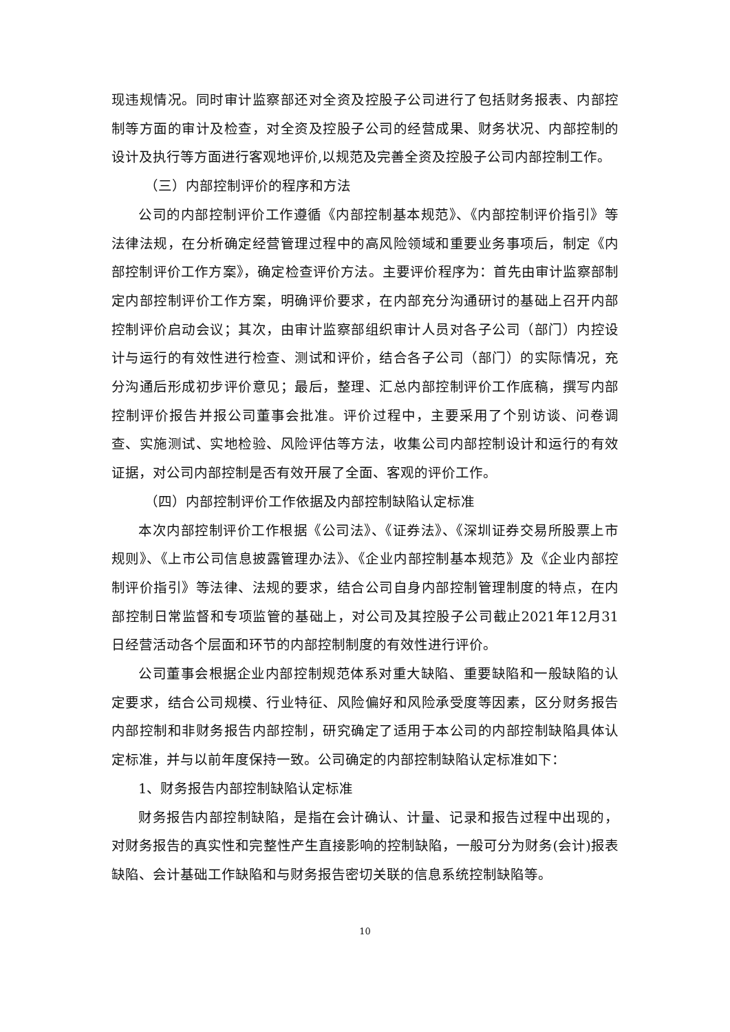现违规情况。同时审计监察部还对全资及控股子公司进行了包括财务报表、内部控制等方面的审计及检查，对全资及控股子公司的经营成果、财务状况、内部控制的设计及执行等方面进行客观地评价,以规范及完善全资及控股子公司内部控制工作。
（三）内部控制评价的程序和方法
公司的内部控制评价工作遵循《内部控制基本规范》、《内部控制评价指引》等法律法规，在分析确定经营管理过程中的高风险领域和重要业务事项后，制定《内部控制评价工作方案》，确定检查评价方法。主要评价程序为：首先由审计监察部制定内部控制评价工作方案，明确评价要求，在内部充分沟通研讨的基础上召开内部控制评价启动会议；其次，由审计监察部组织审计人员对各子公司（部门）内控设计与运行的有效性进行检查、测试和评价，结合各子公司（部门）的实际情况，充分沟通后形成初步评价意见；最后，整理、汇总内部控制评价工作底稿，撰写内部控制评价报告并报公司董事会批准。评价过程中，主要采用了个别访谈、问卷调查、实施测试、实地检验、风险评估等方法，收集公司内部控制设计和运行的有效证据，对公司内部控制是否有效开展了全面、客观的评价工作。
（四）内部控制评价工作依据及内部控制缺陷认定标准
本次内部控制评价工作根据《公司法》、《证券法》、《深圳证券交易所股票上市规则》、《上市公司信息披露管理办法》、《企业内部控制基本规范》及《企业内部控制评价指引》等法律、法规的要求，结合公司自身内部控制管理制度的特点，在内部控制日常监督和专项监管的基础上，对公司及其控股子公司截止2021年12月31日经营活动各个层面和环节的内部控制制度的有效性进行评价。
公司董事会根据企业内部控制规范体系对重大缺陷、重要缺陷和一般缺陷的认定要求，结合公司规模、行业特征、风险偏好和风险承受度等因素，区分财务报告内部控制和非财务报告内部控制，研究确定了适用于本公司的内部控制缺陷具体认定标准，并与以前年度保持一致。公司确定的内部控制缺陷认定标准如下：
1、财务报告内部控制缺陷认定标准
财务报告内部控制缺陷，是指在会计确认、计量、记录和报告过程中出现的，对财务报告的真实性和完整性产生直接影响的控制缺陷，一般可分为财务(会计)报表缺陷、会计基础工作缺陷和与财务报告密切关联的信息系统控制缺陷等。
10